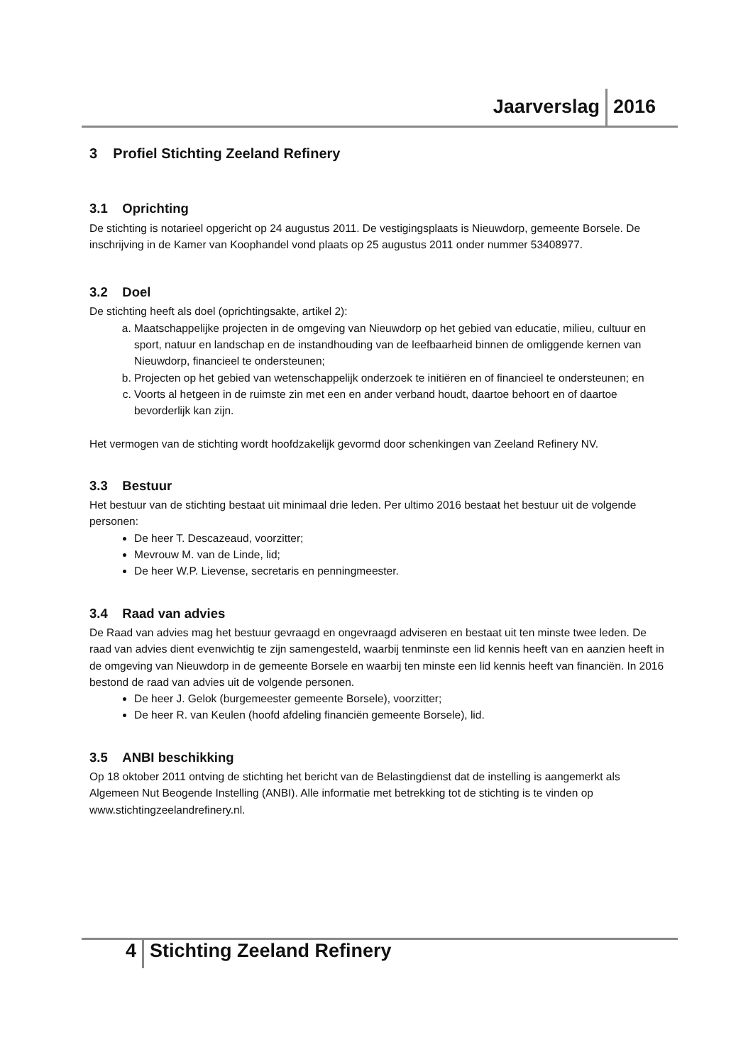Jaarverslag 2016
3 Profiel Stichting Zeeland Refinery
3.1 Oprichting
De stichting is notarieel opgericht op 24 augustus 2011. De vestigingsplaats is Nieuwdorp, gemeente Borsele. De inschrijving in de Kamer van Koophandel vond plaats op 25 augustus 2011 onder nummer 53408977.
3.2 Doel
De stichting heeft als doel (oprichtingsakte, artikel 2):
a. Maatschappelijke projecten in de omgeving van Nieuwdorp op het gebied van educatie, milieu, cultuur en sport, natuur en landschap en de instandhouding van de leefbaarheid binnen de omliggende kernen van Nieuwdorp, financieel te ondersteunen;
b. Projecten op het gebied van wetenschappelijk onderzoek te initiëren en of financieel te ondersteunen; en
c. Voorts al hetgeen in de ruimste zin met een en ander verband houdt, daartoe behoort en of daartoe bevorderlijk kan zijn.
Het vermogen van de stichting wordt hoofdzakelijk gevormd door schenkingen van Zeeland Refinery NV.
3.3 Bestuur
Het bestuur van de stichting bestaat uit minimaal drie leden. Per ultimo 2016 bestaat het bestuur uit de volgende personen:
De heer T. Descazeaud, voorzitter;
Mevrouw M. van de Linde, lid;
De heer W.P. Lievense, secretaris en penningmeester.
3.4 Raad van advies
De Raad van advies mag het bestuur gevraagd en ongevraagd adviseren en bestaat uit ten minste twee leden. De raad van advies dient evenwichtig te zijn samengesteld, waarbij tenminste een lid kennis heeft van en aanzien heeft in de omgeving van Nieuwdorp in de gemeente Borsele en waarbij ten minste een lid kennis heeft van financiën. In 2016 bestond de raad van advies uit de volgende personen.
De heer J. Gelok (burgemeester gemeente Borsele), voorzitter;
De heer R. van Keulen (hoofd afdeling financiën gemeente Borsele), lid.
3.5 ANBI beschikking
Op 18 oktober 2011 ontving de stichting het bericht van de Belastingdienst dat de instelling is aangemerkt als Algemeen Nut Beogende Instelling (ANBI). Alle informatie met betrekking tot de stichting is te vinden op www.stichtingzeelandrefinery.nl.
4 Stichting Zeeland Refinery